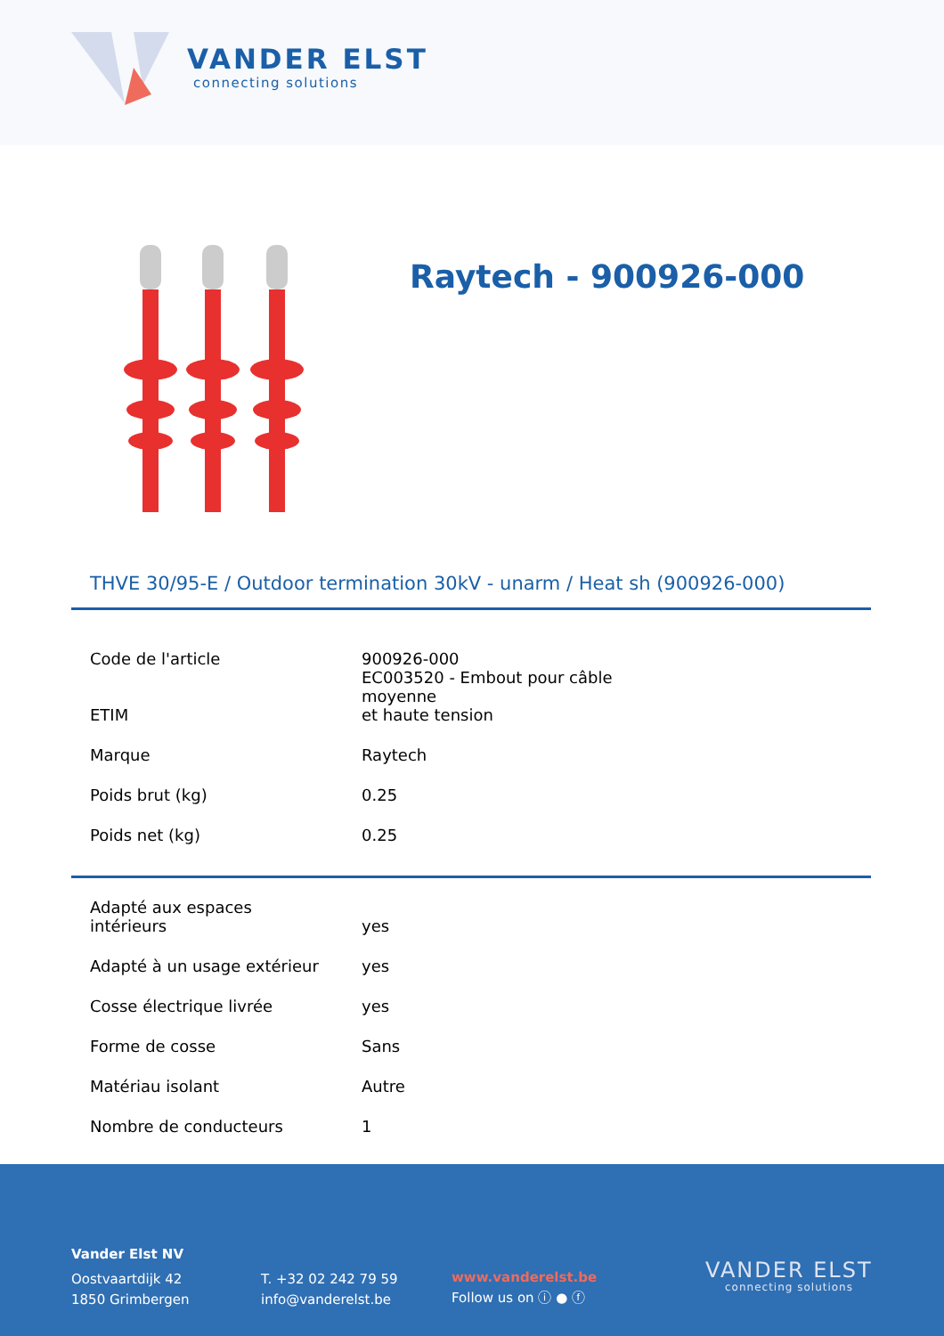VANDER ELST
connecting solutions
Raytech - 900926-000
THVE 30/95-E / Outdoor termination 30kV - unarm / Heat sh (900926-000)
| Code de l'article | 900926-000 |
| ETIM | EC003520 - Embout pour câble moyenne et haute tension |
| Marque | Raytech |
| Poids brut (kg) | 0.25 |
| Poids net (kg) | 0.25 |
| Adapté aux espaces intérieurs | yes |
| Adapté à un usage extérieur | yes |
| Cosse électrique livrée | yes |
| Forme de cosse | Sans |
| Matériau isolant | Autre |
| Nombre de conducteurs | 1 |
Vander Elst NV
Oostvaartdijk 42
1850 Grimbergen
T. +32 02 242 79 59
info@vanderelst.be
www.vanderelst.be
Follow us on ⓘ ● ⓕ
VANDER ELST
connecting solutions